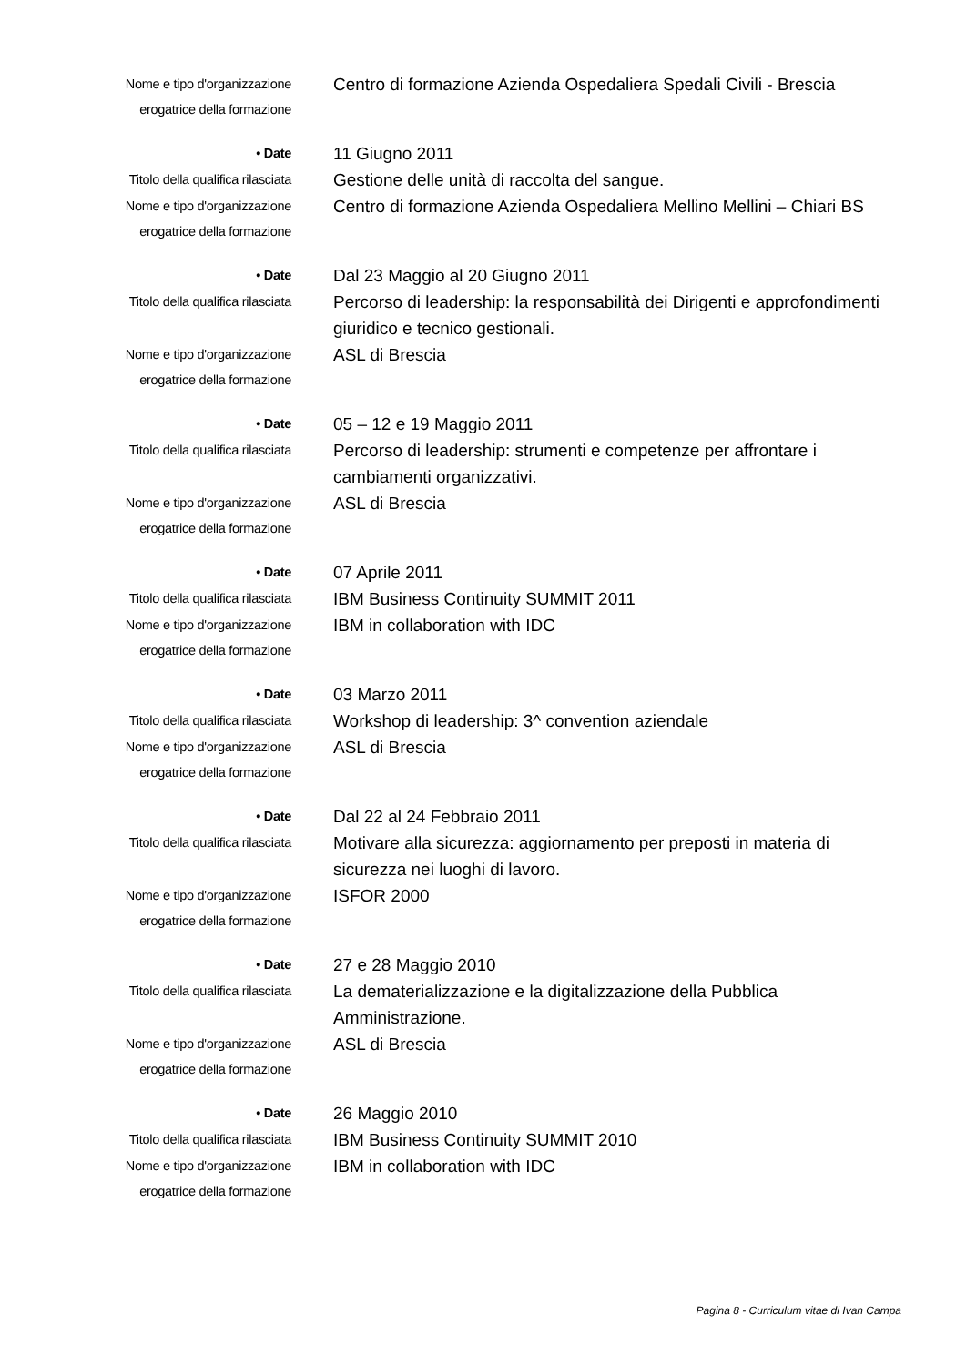Nome e tipo d'organizzazione
erogatrice della formazione
Centro di formazione Azienda Ospedaliera Spedali Civili - Brescia
• Date
11 Giugno 2011
Titolo della qualifica rilasciata
Gestione delle unità di raccolta del sangue.
Nome e tipo d'organizzazione
erogatrice della formazione
Centro di formazione Azienda Ospedaliera Mellino Mellini – Chiari BS
• Date
Dal 23 Maggio al 20 Giugno 2011
Titolo della qualifica rilasciata
Percorso di leadership: la responsabilità dei Dirigenti e approfondimenti giuridico e tecnico gestionali.
Nome e tipo d'organizzazione
erogatrice della formazione
ASL di Brescia
• Date
05 – 12 e 19 Maggio 2011
Titolo della qualifica rilasciata
Percorso di leadership: strumenti e competenze per affrontare i cambiamenti organizzativi.
Nome e tipo d'organizzazione
erogatrice della formazione
ASL di Brescia
• Date
07 Aprile 2011
Titolo della qualifica rilasciata
IBM Business Continuity SUMMIT 2011
Nome e tipo d'organizzazione
erogatrice della formazione
IBM in collaboration with IDC
• Date
03 Marzo 2011
Titolo della qualifica rilasciata
Workshop di leadership: 3^ convention aziendale
Nome e tipo d'organizzazione
erogatrice della formazione
ASL di Brescia
• Date
Dal 22 al 24 Febbraio 2011
Titolo della qualifica rilasciata
Motivare alla sicurezza: aggiornamento per preposti in materia di sicurezza nei luoghi di lavoro.
Nome e tipo d'organizzazione
erogatrice della formazione
ISFOR 2000
• Date
27 e 28 Maggio 2010
Titolo della qualifica rilasciata
La dematerializzazione e la digitalizzazione della Pubblica Amministrazione.
Nome e tipo d'organizzazione
erogatrice della formazione
ASL di Brescia
• Date
26 Maggio 2010
Titolo della qualifica rilasciata
IBM Business Continuity SUMMIT 2010
Nome e tipo d'organizzazione
erogatrice della formazione
IBM in collaboration with IDC
Pagina 8 - Curriculum vitae di Ivan Campa